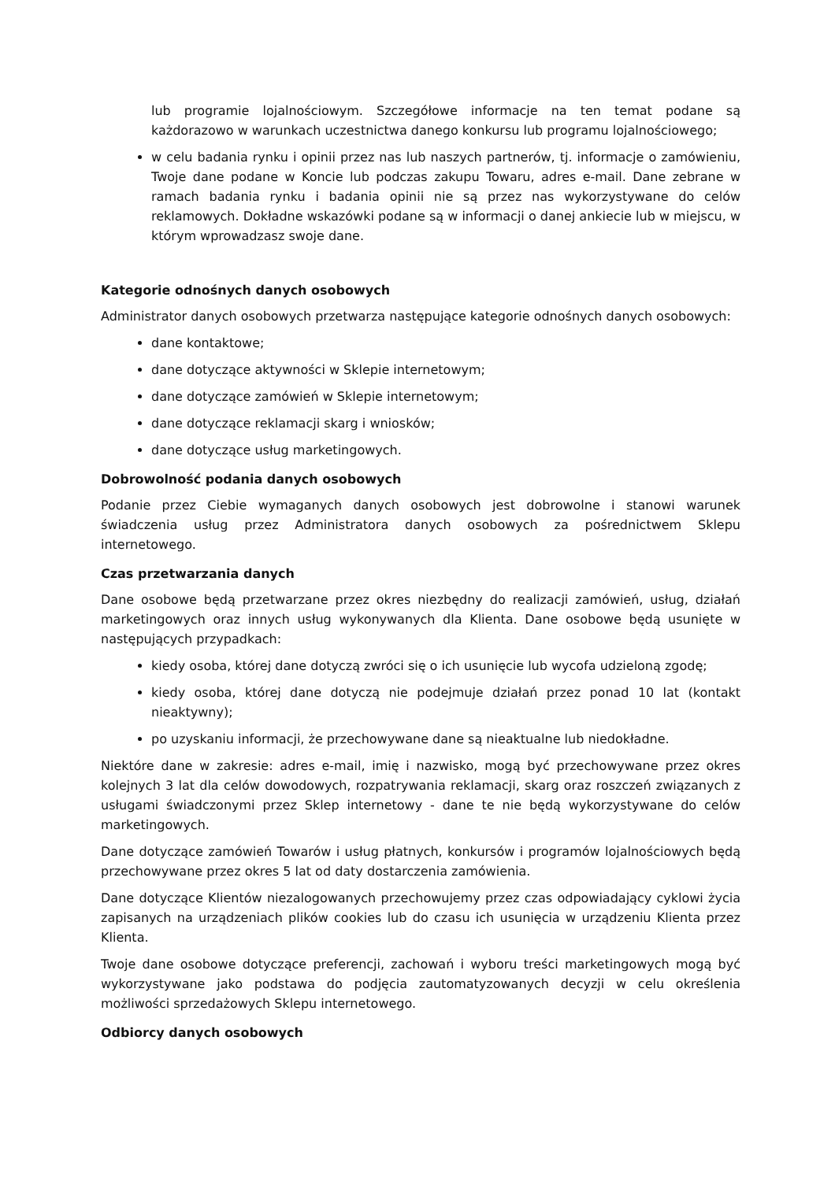lub programie lojalnościowym. Szczegółowe informacje na ten temat podane są każdorazowo w warunkach uczestnictwa danego konkursu lub programu lojalnościowego;
w celu badania rynku i opinii przez nas lub naszych partnerów, tj. informacje o zamówieniu, Twoje dane podane w Koncie lub podczas zakupu Towaru, adres e-mail. Dane zebrane w ramach badania rynku i badania opinii nie są przez nas wykorzystywane do celów reklamowych. Dokładne wskazówki podane są w informacji o danej ankiecie lub w miejscu, w którym wprowadzasz swoje dane.
Kategorie odnośnych danych osobowych
Administrator danych osobowych przetwarza następujące kategorie odnośnych danych osobowych:
dane kontaktowe;
dane dotyczące aktywności w Sklepie internetowym;
dane dotyczące zamówień w Sklepie internetowym;
dane dotyczące reklamacji skarg i wniosków;
dane dotyczące usług marketingowych.
Dobrowolność podania danych osobowych
Podanie przez Ciebie wymaganych danych osobowych jest dobrowolne i stanowi warunek świadczenia usług przez Administratora danych osobowych za pośrednictwem Sklepu internetowego.
Czas przetwarzania danych
Dane osobowe będą przetwarzane przez okres niezbędny do realizacji zamówień, usług, działań marketingowych oraz innych usług wykonywanych dla Klienta. Dane osobowe będą usunięte w następujących przypadkach:
kiedy osoba, której dane dotyczą zwróci się o ich usunięcie lub wycofa udzieloną zgodę;
kiedy osoba, której dane dotyczą nie podejmuje działań przez ponad 10 lat (kontakt nieaktywny);
po uzyskaniu informacji, że przechowywane dane są nieaktualne lub niedokładne.
Niektóre dane w zakresie: adres e-mail, imię i nazwisko, mogą być przechowywane przez okres kolejnych 3 lat dla celów dowodowych, rozpatrywania reklamacji, skarg oraz roszczeń związanych z usługami świadczonymi przez Sklep internetowy - dane te nie będą wykorzystywane do celów marketingowych.
Dane dotyczące zamówień Towarów i usług płatnych, konkursów i programów lojalnościowych będą przechowywane przez okres 5 lat od daty dostarczenia zamówienia.
Dane dotyczące Klientów niezalogowanych przechowujemy przez czas odpowiadający cyklowi życia zapisanych na urządzeniach plików cookies lub do czasu ich usunięcia w urządzeniu Klienta przez Klienta.
Twoje dane osobowe dotyczące preferencji, zachowań i wyboru treści marketingowych mogą być wykorzystywane jako podstawa do podjęcia zautomatyzowanych decyzji w celu określenia możliwości sprzedażowych Sklepu internetowego.
Odbiorcy danych osobowych